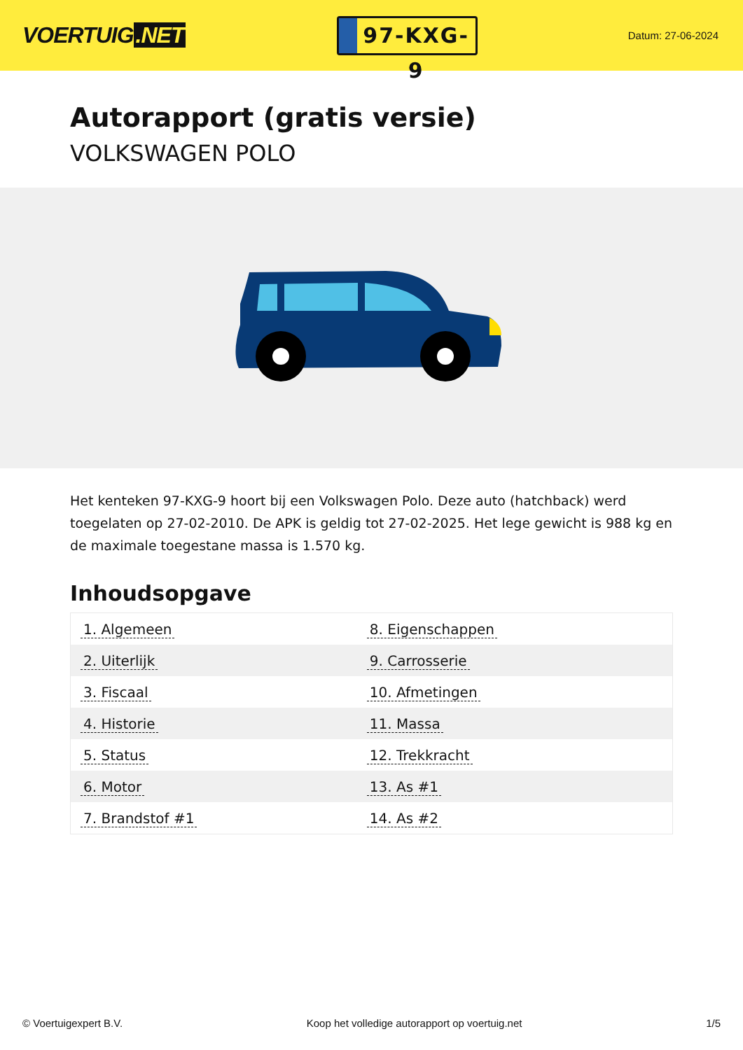VOERTUIG.NET
97-KXG-9
Datum: 27-06-2024
Autorapport (gratis versie)
VOLKSWAGEN POLO
Het kenteken 97-KXG-9 hoort bij een Volkswagen Polo. Deze auto (hatchback) werd toegelaten op 27-02-2010. De APK is geldig tot 27-02-2025. Het lege gewicht is 988 kg en de maximale toegestane massa is 1.570 kg.
Inhoudsopgave
| 1. Algemeen | 8. Eigenschappen |
| 2. Uiterlijk | 9. Carrosserie |
| 3. Fiscaal | 10. Afmetingen |
| 4. Historie | 11. Massa |
| 5. Status | 12. Trekkracht |
| 6. Motor | 13. As #1 |
| 7. Brandstof #1 | 14. As #2 |
© Voertuigexpert B.V. Koop het volledige autorapport op voertuig.net
1/5